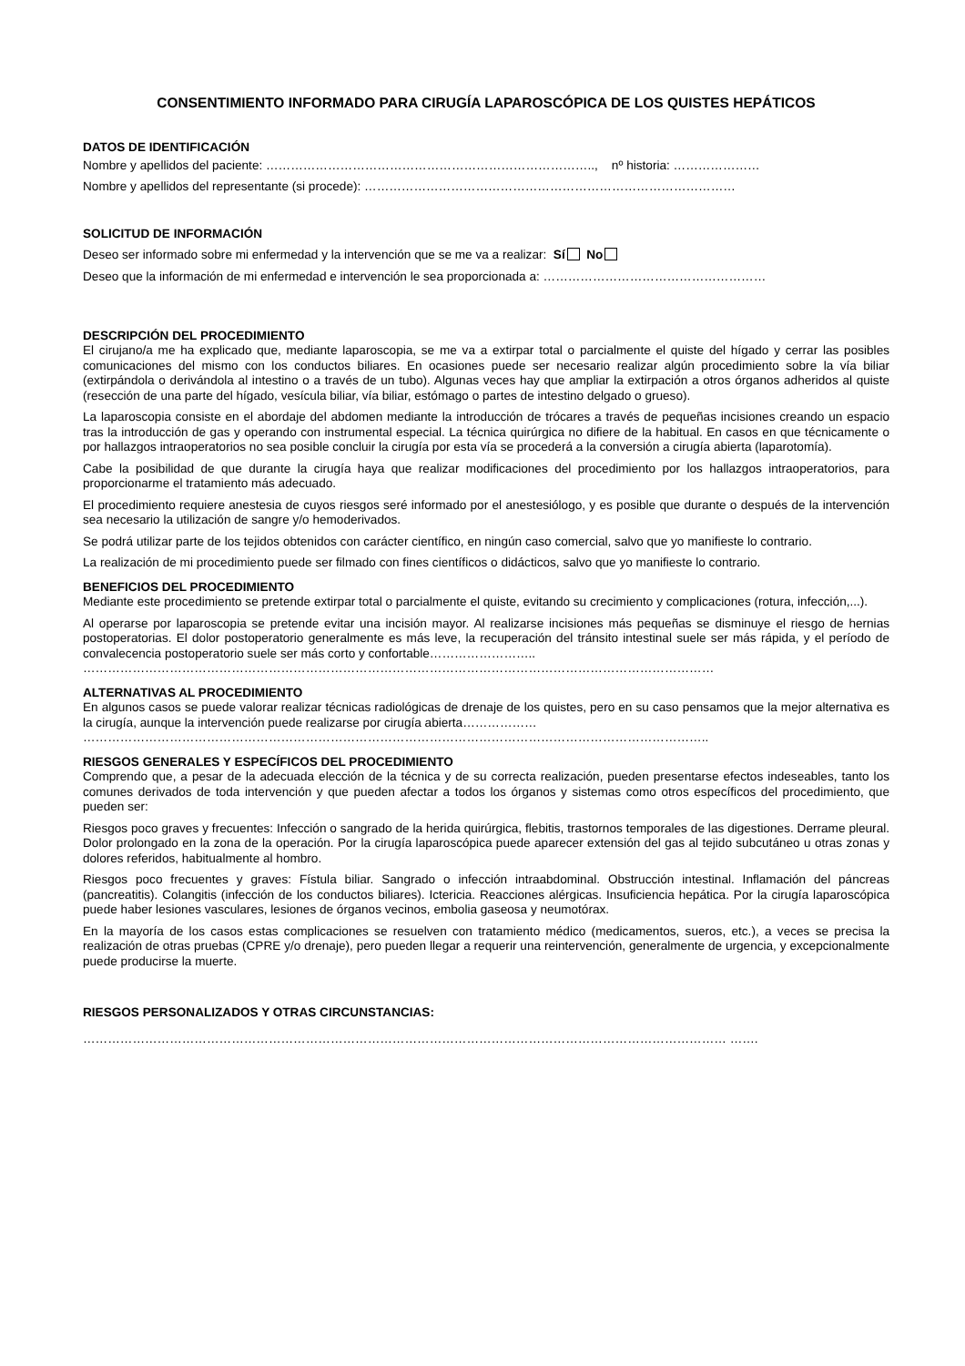CONSENTIMIENTO INFORMADO PARA CIRUGÍA LAPAROSCÓPICA DE LOS QUISTES HEPÁTICOS
DATOS DE IDENTIFICACIÓN
Nombre y apellidos del paciente: …………………………………………………………………….., nº historia: …………………
Nombre y apellidos del representante (si procede): ………………………………………………………………………………
SOLICITUD DE INFORMACIÓN
Deseo ser informado sobre mi enfermedad y la intervención que se me va a realizar: Sí No
Deseo que la información de mi enfermedad e intervención le sea proporcionada a: ………………………………………………
DESCRIPCIÓN DEL PROCEDIMIENTO
El cirujano/a me ha explicado que, mediante laparoscopia, se me va a extirpar total o parcialmente el quiste del hígado y cerrar las posibles comunicaciones del mismo con los conductos biliares. En ocasiones puede ser necesario realizar algún procedimiento sobre la vía biliar (extirpándola o derivándola al intestino o a través de un tubo). Algunas veces hay que ampliar la extirpación a otros órganos adheridos al quiste (resección de una parte del hígado, vesícula biliar, vía biliar, estómago o partes de intestino delgado o grueso).
La laparoscopia consiste en el abordaje del abdomen mediante la introducción de trócares a través de pequeñas incisiones creando un espacio tras la introducción de gas y operando con instrumental especial. La técnica quirúrgica no difiere de la habitual. En casos en que técnicamente o por hallazgos intraoperatorios no sea posible concluir la cirugía por esta vía se procederá a la conversión a cirugía abierta (laparotomía).
Cabe la posibilidad de que durante la cirugía haya que realizar modificaciones del procedimiento por los hallazgos intraoperatorios, para proporcionarme el tratamiento más adecuado.
El procedimiento requiere anestesia de cuyos riesgos seré informado por el anestesiólogo, y es posible que durante o después de la intervención sea necesario la utilización de sangre y/o hemoderivados.
Se podrá utilizar parte de los tejidos obtenidos con carácter científico, en ningún caso comercial, salvo que yo manifieste lo contrario.
La realización de mi procedimiento puede ser filmado con fines científicos o didácticos, salvo que yo manifieste lo contrario.
BENEFICIOS DEL PROCEDIMIENTO
Mediante este procedimiento se pretende extirpar total o parcialmente el quiste, evitando su crecimiento y complicaciones (rotura, infección,...).
Al operarse por laparoscopia se pretende evitar una incisión mayor. Al realizarse incisiones más pequeñas se disminuye el riesgo de hernias postoperatorias. El dolor postoperatorio generalmente es más leve, la recuperación del tránsito intestinal suele ser más rápida, y el período de convalecencia postoperatorio suele ser más corto y confortable……………………..
………………………………………………………………………………………………………………………………………
ALTERNATIVAS AL PROCEDIMIENTO
En algunos casos se puede valorar realizar técnicas radiológicas de drenaje de los quistes, pero en su caso pensamos que la mejor alternativa es la cirugía, aunque la intervención puede realizarse por cirugía abierta………………
……………………………………………………………………………………………………………………………………..
RIESGOS GENERALES Y ESPECÍFICOS DEL PROCEDIMIENTO
Comprendo que, a pesar de la adecuada elección de la técnica y de su correcta realización, pueden presentarse efectos indeseables, tanto los comunes derivados de toda intervención y que pueden afectar a todos los órganos y sistemas como otros específicos del procedimiento, que pueden ser:
Riesgos poco graves y frecuentes: Infección o sangrado de la herida quirúrgica, flebitis, trastornos temporales de las digestiones. Derrame pleural. Dolor prolongado en la zona de la operación. Por la cirugía laparoscópica puede aparecer extensión del gas al tejido subcutáneo u otras zonas y dolores referidos, habitualmente al hombro.
Riesgos poco frecuentes y graves: Fístula biliar. Sangrado o infección intraabdominal. Obstrucción intestinal. Inflamación del páncreas (pancreatitis). Colangitis (infección de los conductos biliares). Ictericia. Reacciones alérgicas. Insuficiencia hepática. Por la cirugía laparoscópica puede haber lesiones vasculares, lesiones de órganos vecinos, embolia gaseosa y neumotórax.
En la mayoría de los casos estas complicaciones se resuelven con tratamiento médico (medicamentos, sueros, etc.), a veces se precisa la realización de otras pruebas (CPRE y/o drenaje), pero pueden llegar a requerir una reintervención, generalmente de urgencia, y excepcionalmente puede producirse la muerte.
RIESGOS PERSONALIZADOS Y OTRAS CIRCUNSTANCIAS:
………………………………………………………………………………………………………………………………………… …….